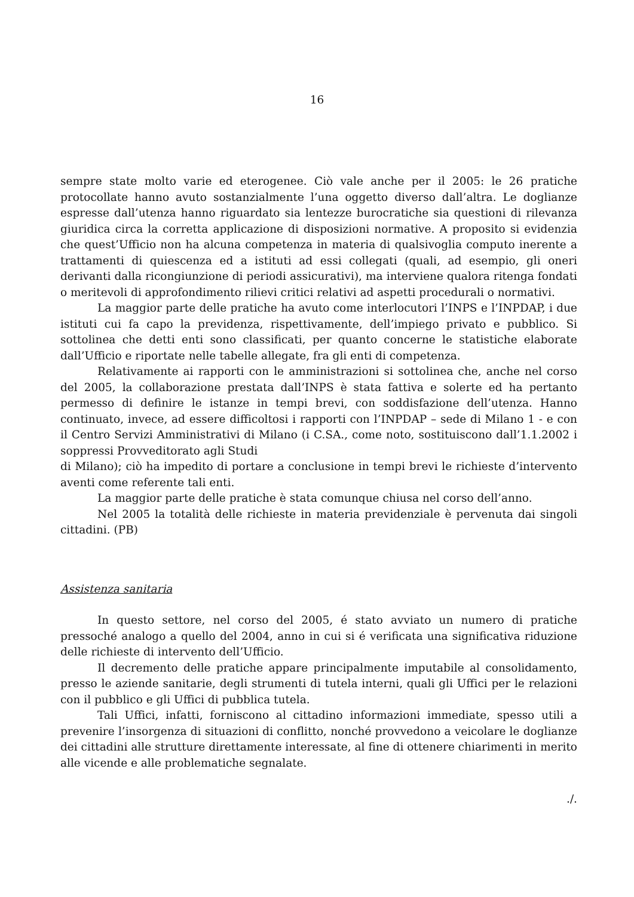16
sempre state molto varie ed eterogenee. Ciò vale anche per il 2005: le 26 pratiche protocollate hanno avuto sostanzialmente l’una oggetto diverso dall’altra. Le doglianze espresse dall’utenza hanno riguardato sia lentezze burocratiche sia questioni di rilevanza giuridica circa la corretta applicazione di disposizioni normative. A proposito si evidenzia che quest’Ufficio non ha alcuna competenza in materia di qualsivoglia computo inerente a trattamenti di quiescenza ed a istituti ad essi collegati (quali, ad esempio, gli oneri derivanti dalla ricongiunzione di periodi assicurativi), ma interviene qualora ritenga fondati o meritevoli di approfondimento rilievi critici relativi ad aspetti procedurali o normativi.
La maggior parte delle pratiche ha avuto come interlocutori l’INPS e l’INPDAP, i due istituti cui fa capo la previdenza, rispettivamente, dell’impiego privato e pubblico. Si sottolinea che detti enti sono classificati, per quanto concerne le statistiche elaborate dall’Ufficio e riportate nelle tabelle allegate, fra gli enti di competenza.
Relativamente ai rapporti con le amministrazioni si sottolinea che, anche nel corso del 2005, la collaborazione prestata dall’INPS è stata fattiva e solerte ed ha pertanto permesso di definire le istanze in tempi brevi, con soddisfazione dell’utenza. Hanno continuato, invece, ad essere difficoltosi i rapporti con l’INPDAP – sede di Milano 1 - e con il Centro Servizi Amministrativi di Milano (i C.SA., come noto, sostituiscono dall’1.1.2002 i soppressi Provveditorato agli Studi
di Milano); ciò ha impedito di portare a conclusione in tempi brevi le richieste d’intervento aventi come referente tali enti.
La maggior parte delle pratiche è stata comunque chiusa nel corso dell’anno.
Nel 2005 la totalità delle richieste in materia previdenziale è pervenuta dai singoli cittadini. (PB)
Assistenza sanitaria
In questo settore, nel corso del 2005, é stato avviato un numero di pratiche pressoché analogo a quello del 2004, anno in cui si é verificata una significativa riduzione delle richieste di intervento dell’Ufficio.
Il decremento delle pratiche appare principalmente imputabile al consolidamento, presso le aziende sanitarie, degli strumenti di tutela interni, quali gli Uffici per le relazioni con il pubblico e gli Uffici di pubblica tutela.
Tali Uffici, infatti, forniscono al cittadino informazioni immediate, spesso utili a prevenire l’insorgenza di situazioni di conflitto, nonché provvedono a veicolare le doglianze dei cittadini alle strutture direttamente interessate, al fine di ottenere chiarimenti in merito alle vicende e alle problematiche segnalate.
./.